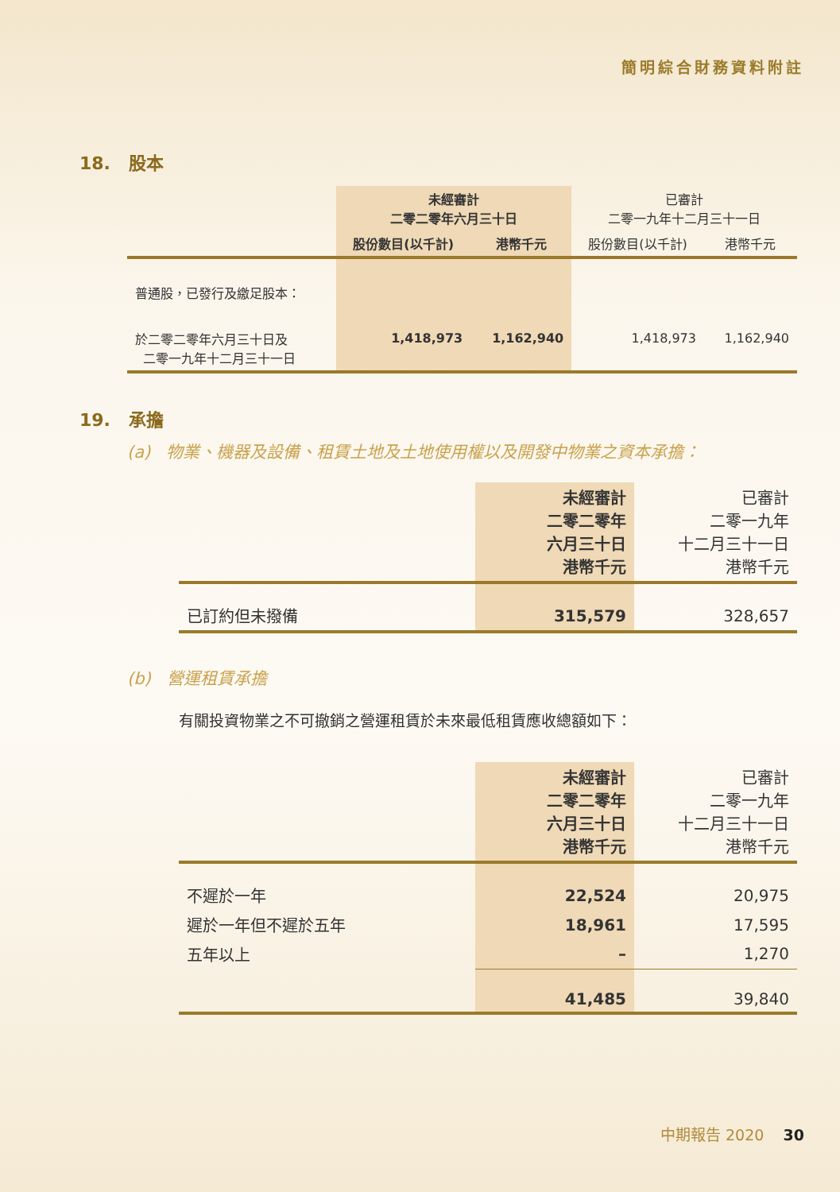簡明綜合財務資料附註
18. 股本
| | 未經審計 二零二零年六月三十日 | | 已審計 二零一九年十二月三十一日 | |
| --- | --- | --- | --- | --- |
| | 股份數目(以千計) | 港幣千元 | 股份數目(以千計) | 港幣千元 |
| 普通股，已發行及繳足股本： | | | | |
| 於二零二零年六月三十日及 二零一九年十二月三十一日 | 1,418,973 | 1,162,940 | 1,418,973 | 1,162,940 |
19. 承擔
(a) 物業、機器及設備、租賃土地及土地使用權以及開發中物業之資本承擔：
| | 未經審計 二零二零年 六月三十日 港幣千元 | 已審計 二零一九年 十二月三十一日 港幣千元 |
| --- | --- | --- |
| 已訂約但未撥備 | 315,579 | 328,657 |
(b) 營運租賃承擔
有關投資物業之不可撤銷之營運租賃於未來最低租賃應收總額如下：
| | 未經審計 二零二零年 六月三十日 港幣千元 | 已審計 二零一九年 十二月三十一日 港幣千元 |
| --- | --- | --- |
| 不遲於一年 | 22,524 | 20,975 |
| 遲於一年但不遲於五年 | 18,961 | 17,595 |
| 五年以上 | – | 1,270 |
| | 41,485 | 39,840 |
中期報告 2020 30